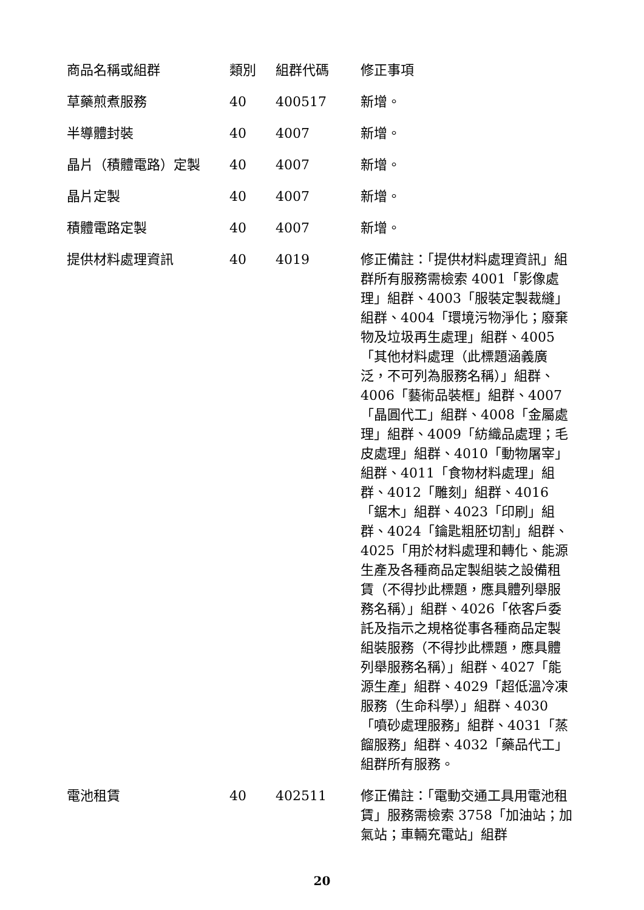| 商品名稱或組群 | 類別 | 組群代碼 | 修正事項 |
| --- | --- | --- | --- |
| 草藥煎煮服務 | 40 | 400517 | 新增。 |
| 半導體封裝 | 40 | 4007 | 新增。 |
| 晶片（積體電路）定製 | 40 | 4007 | 新增。 |
| 晶片定製 | 40 | 4007 | 新增。 |
| 積體電路定製 | 40 | 4007 | 新增。 |
| 提供材料處理資訊 | 40 | 4019 | 修正備註：「提供材料處理資訊」組群所有服務需檢索 4001「影像處理」組群、4003「服裝定製裁縫」組群、4004「環境污物淨化；廢棄物及垃圾再生處理」組群、4005「其他材料處理（此標題涵義廣泛，不可列為服務名稱）」組群、4006「藝術品裝框」組群、4007「晶圓代工」組群、4008「金屬處理」組群、4009「紡織品處理；毛皮處理」組群、4010「動物屠宰」組群、4011「食物材料處理」組群、4012「雕刻」組群、4016「鋸木」組群、4023「印刷」組群、4024「鑰匙粗胚切割」組群、4025「用於材料處理和轉化、能源生產及各種商品定製組裝之設備租賃（不得抄此標題，應具體列舉服務名稱）」組群、4026「依客戶委託及指示之規格從事各種商品定製組裝服務（不得抄此標題，應具體列舉服務名稱）」組群、4027「能源生產」組群、4029「超低溫冷凍服務（生命科學）」組群、4030「噴砂處理服務」組群、4031「蒸餾服務」組群、4032「藥品代工」組群所有服務。 |
| 電池租賃 | 40 | 402511 | 修正備註：「電動交通工具用電池租賃」服務需檢索 3758「加油站；加氣站；車輛充電站」組群 |
20